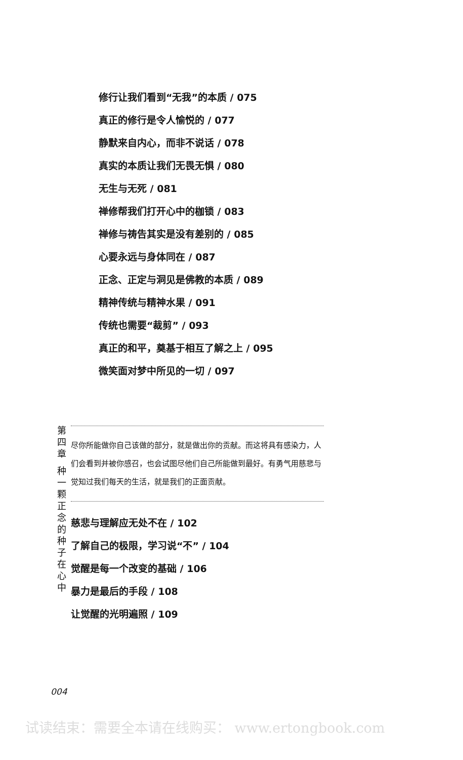修行让我们看到“无我”的本质 / 075
真正的修行是令人愉悦的 / 077
静默来自内心，而非不说话 / 078
真实的本质让我们无畏无惧 / 080
无生与无死 / 081
禅修帮我们打开心中的枷锁 / 083
禅修与祷告其实是没有差别的 / 085
心要永远与身体同在 / 087
正念、正定与洞见是佛教的本质 / 089
精神传统与精神水果 / 091
传统也需要“裁剪” / 093
真正的和平，奠基于相互了解之上 / 095
微笑面对梦中所见的一切 / 097
第四章 种一颗正念的种子在心中
尽你所能做你自己该做的部分，就是做出你的贡献。而这将具有感染力，人们会看到并被你感召，也会试图尽他们自己所能做到最好。有勇气用慈悲与觉知过我们每天的生活，就是我们的正面贡献。
慈悲与理解应无处不在 / 102
了解自己的极限，学习说“不” / 104
觉醒是每一个改变的基础 / 106
暴力是最后的手段 / 108
让觉醒的光明遍照 / 109
004
试读结束：需要全本请在线购买： www.ertongbook.com